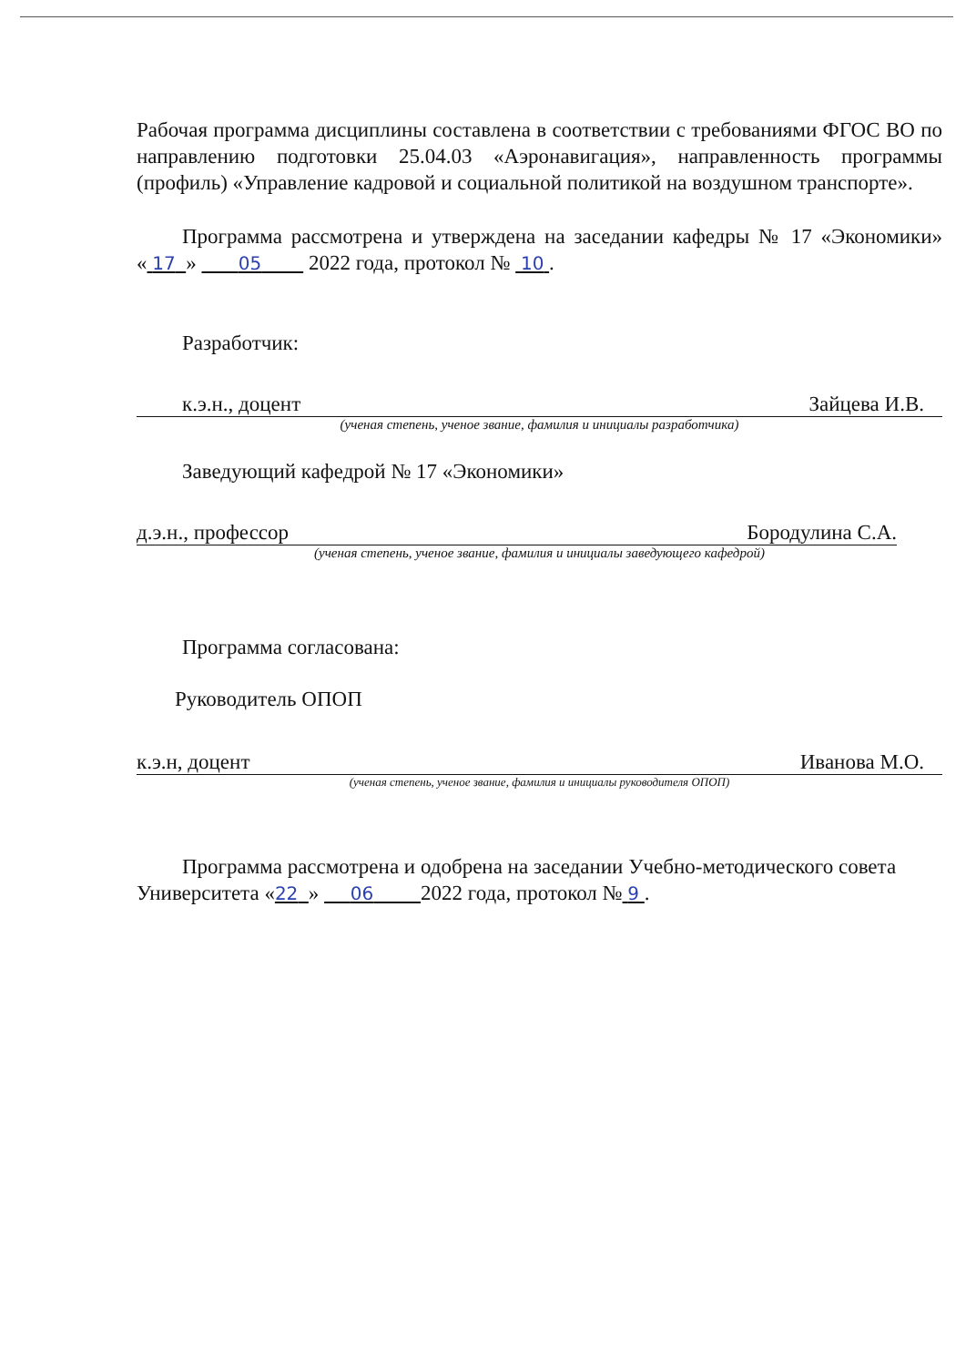Рабочая программа дисциплины составлена в соответствии с требованиями ФГОС ВО по направлению подготовки 25.04.03 «Аэронавигация», направленность программы (профиль) «Управление кадровой и социальной политикой на воздушном транспорте».
Программа рассмотрена и утверждена на заседании кафедры № 17 «Экономики» « 17 » 05 2022 года, протокол № 10 .
Разработчик:
к.э.н., доцент Зайцева И.В.
(ученая степень, ученое звание, фамилия и инициалы разработчика)
Заведующий кафедрой № 17 «Экономики»
д.э.н., профессор Бородулина С.А.
(ученая степень, ученое звание, фамилия и инициалы заведующего кафедрой)
Программа согласована:
Руководитель ОПОП
к.э.н, доцент Иванова М.О.
(ученая степень, ученое звание, фамилия и инициалы руководителя ОПОП)
Программа рассмотрена и одобрена на заседании Учебно-методического совета Университета «22 » 06 2022 года, протокол № 9 .